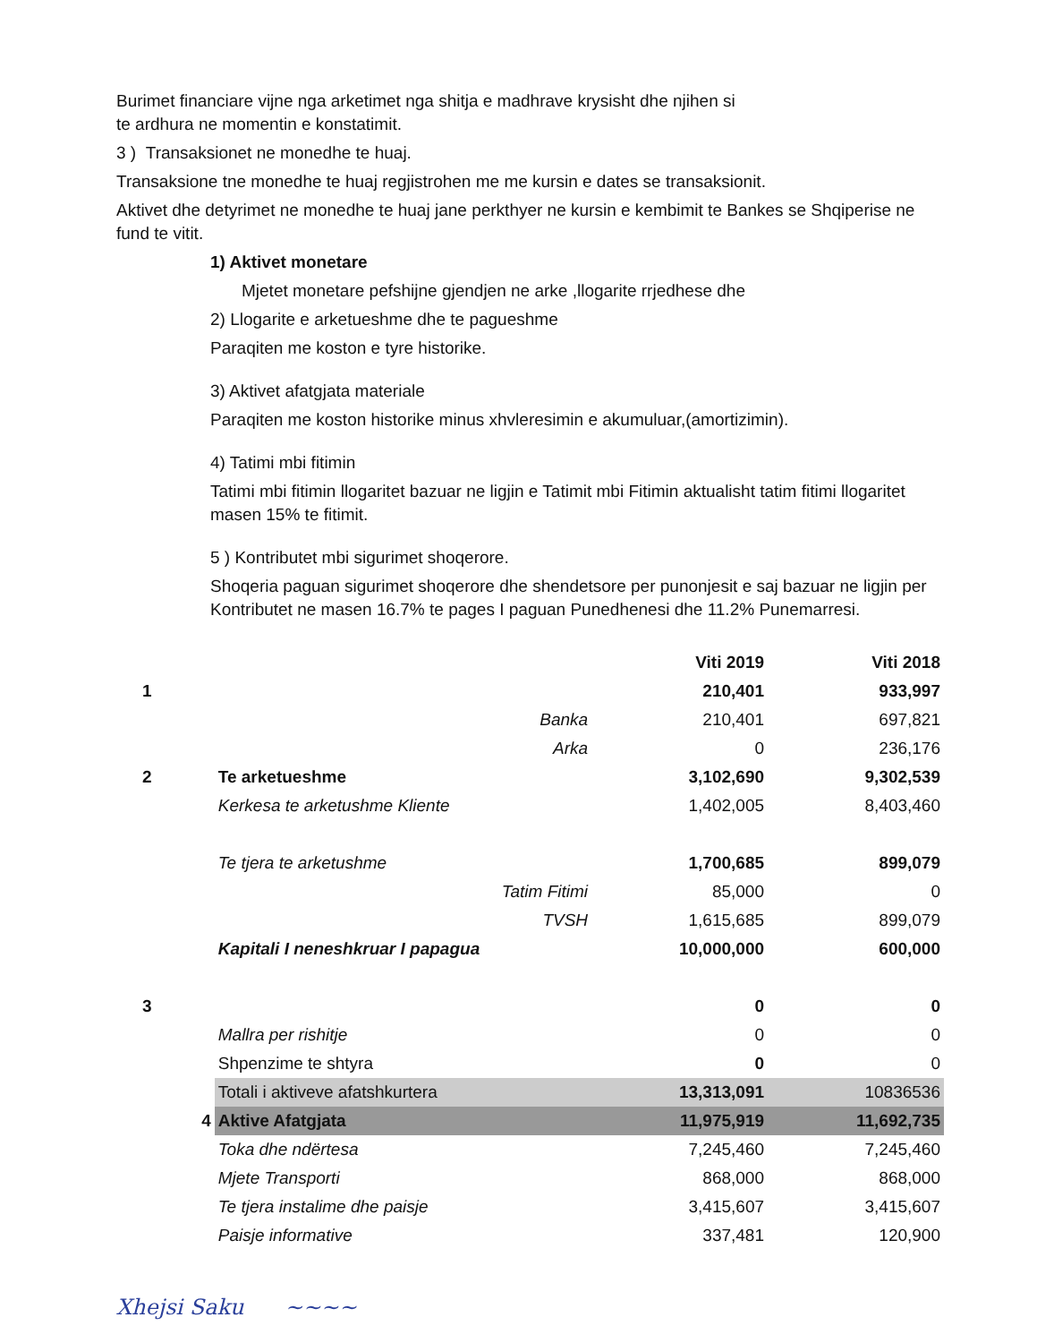Burimet financiare vijne nga arketimet nga shitja e madhrave krysisht dhe njihen si
te ardhura ne momentin e konstatimit.
3 ) Transaksionet ne monedhe te huaj.
Transaksione tne monedhe te huaj regjistrohen me me kursin e dates se transaksionit.
Aktivet dhe detyrimet ne monedhe te huaj jane perkthyer ne kursin e kembimit te Bankes se Shqiperise ne fund te vitit.
1) Aktivet monetare
Mjetet monetare pefshijne gjendjen ne arke ,llogarite rrjedhese dhe
2) Llogarite e arketueshme dhe te pagueshme
Paraqiten me koston e tyre historike.
3) Aktivet afatgjata materiale
Paraqiten me koston historike minus xhvleresimin e akumuluar,(amortizimin).
4) Tatimi mbi fitimin
Tatimi mbi fitimin llogaritet bazuar ne ligjin e Tatimit mbi Fitimin aktualisht tatim fitimi llogaritet masen 15% te fitimit.
5 ) Kontributet mbi sigurimet shoqerore.
Shoqeria paguan sigurimet shoqerore dhe shendetsore per punonjesit e saj bazuar ne ligjin per Kontributet ne masen 16.7% te pages I paguan Punedhenesi dhe 11.2% Punemarresi.
| | | Viti 2019 | Viti 2018 |
| 1 | | 210,401 | 933,997 |
| | Banka | 210,401 | 697,821 |
| | Arka | 0 | 236,176 |
| 2 | Te arketueshme | 3,102,690 | 9,302,539 |
| | Kerkesa te arketushme Kliente | 1,402,005 | 8,403,460 |
| | Te tjera te arketushme | 1,700,685 | 899,079 |
| | Tatim Fitimi | 85,000 | 0 |
| | TVSH | 1,615,685 | 899,079 |
| | Kapitali I neneshkruar I papagua | 10,000,000 | 600,000 |
| 3 | | 0 | 0 |
| | Mallra per rishitje | 0 | 0 |
| | Shpenzime te shtyra | 0 | 0 |
| | Totali i aktiveve afatshkurtera | 13,313,091 | 10836536 |
| 4 | Aktive Afatgjata | 11,975,919 | 11,692,735 |
| | Toka dhe ndërtesa | 7,245,460 | 7,245,460 |
| | Mjete Transporti | 868,000 | 868,000 |
| | Te tjera instalime dhe paisje | 3,415,607 | 3,415,607 |
| | Paisje informative | 337,481 | 120,900 |
Xhejsi Saku ~~~~